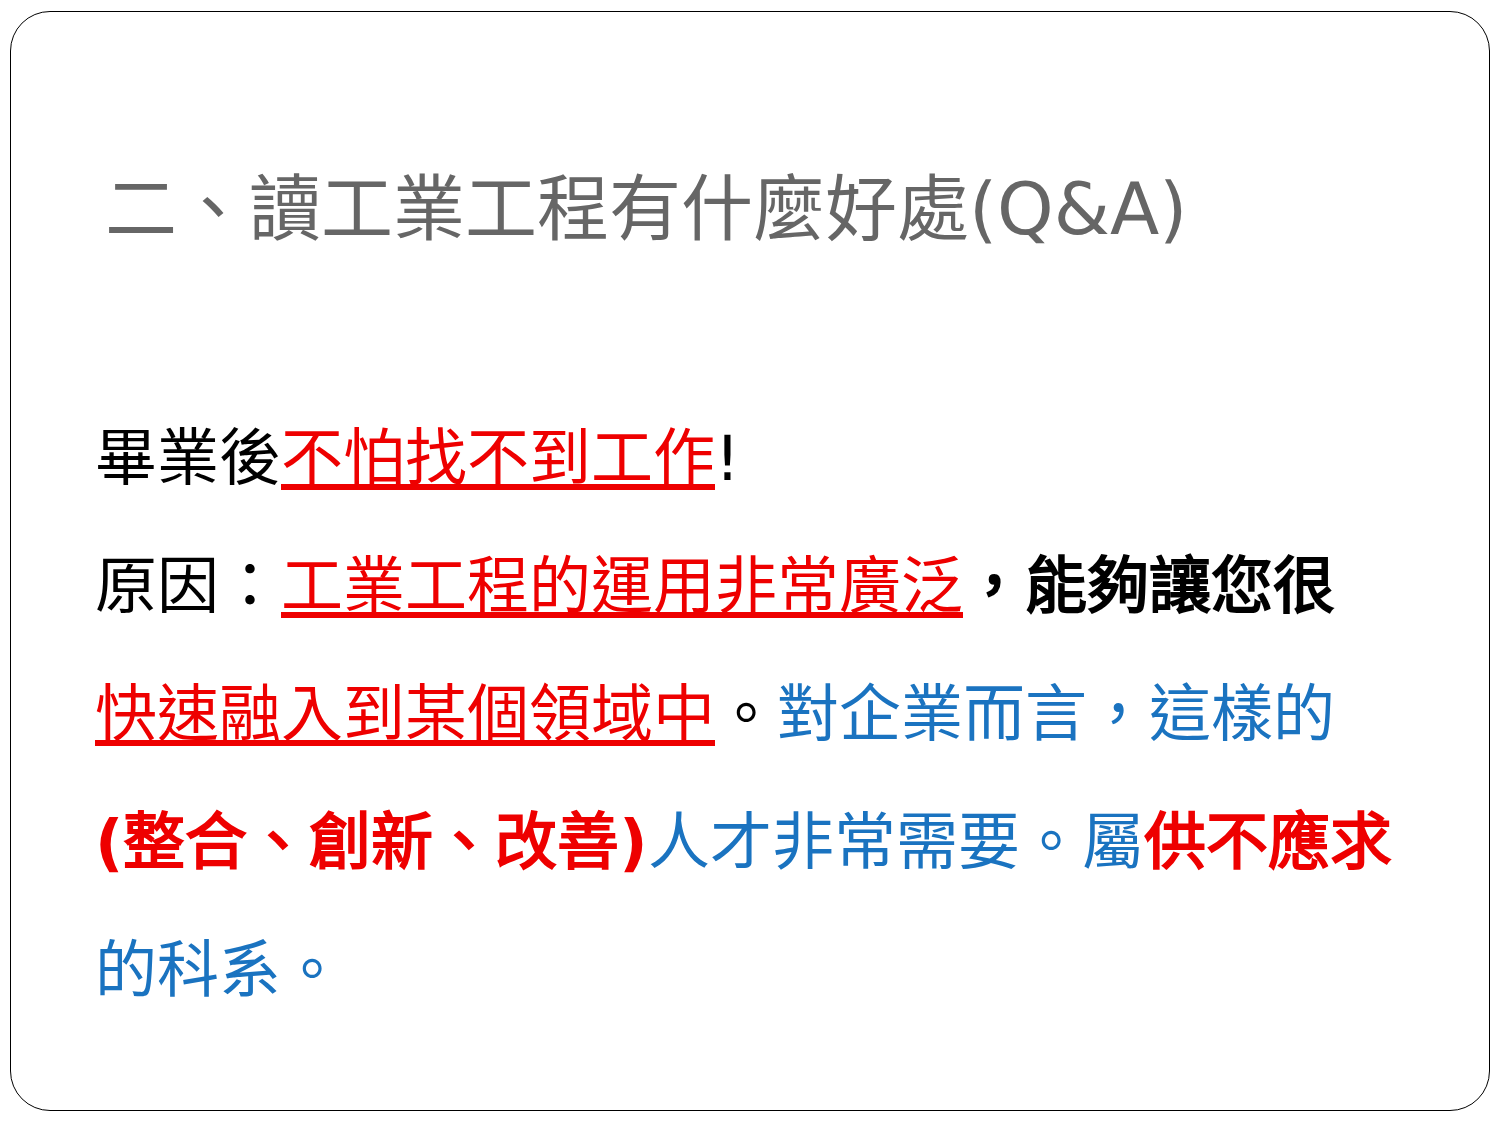二、讀工業工程有什麼好處(Q&A)
畢業後不怕找不到工作!
原因：工業工程的運用非常廣泛，能夠讓您很 快速融入到某個領域中。對企業而言，這樣的(整合、創新、改善) 人才非常需要。屬 供不應求 的科系。